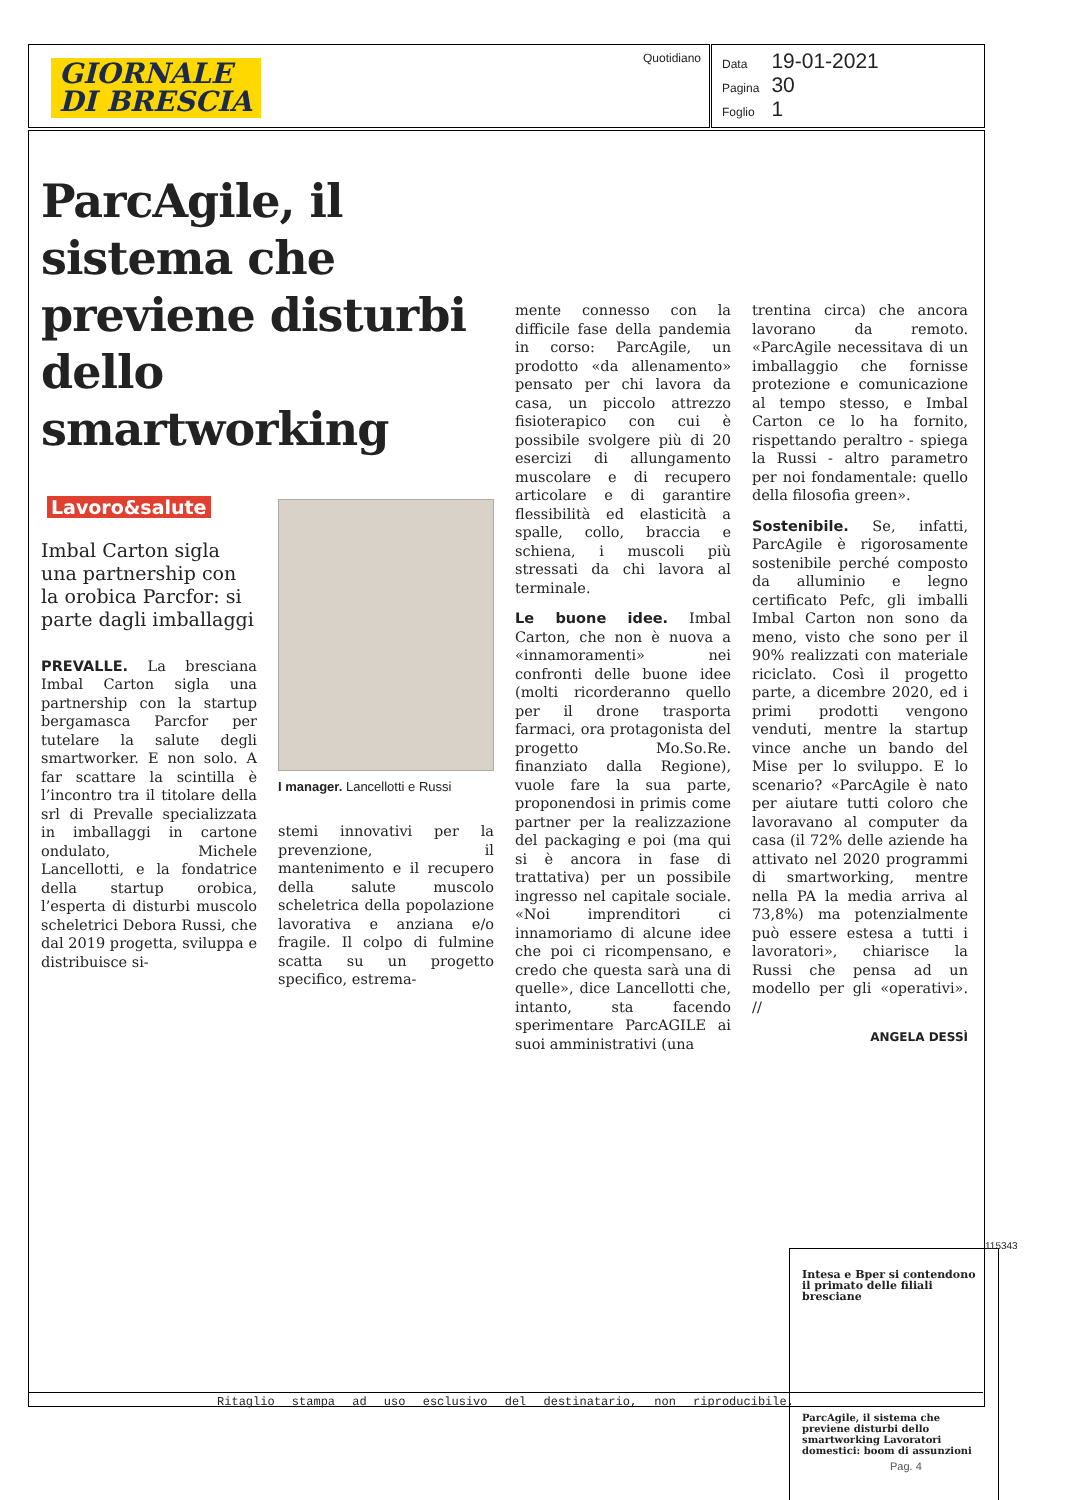GIORNALE
DI BRESCIA
Quotidiano
| Data | 19-01-2021 |
| Pagina | 30 |
| Foglio | 1 |
ParcAgile, il sistema che previene disturbi dello smartworking
Lavoro&salute
Imbal Carton sigla una partnership con la orobica Parcfor: si parte dagli imballaggi
PREVALLE. La bresciana Imbal Carton sigla una partnership con la startup bergamasca Parcfor per tutelare la salute degli smartworker. E non solo. A far scattare la scintilla è l’incontro tra il titolare della srl di Prevalle specializzata in imballaggi in cartone ondulato, Michele Lancellotti, e la fondatrice della startup orobica, l’esperta di disturbi muscolo scheletrici Debora Russi, che dal 2019 progetta, sviluppa e distribuisce si-
I manager. Lancellotti e Russi
stemi innovativi per la prevenzione, il mantenimento e il recupero della salute muscolo scheletrica della popolazione lavorativa e anziana e/o fragile. Il colpo di fulmine scatta su un progetto specifico, estrema-
mente connesso con la difficile fase della pandemia in corso: ParcAgile, un prodotto «da allenamento» pensato per chi lavora da casa, un piccolo attrezzo fisioterapico con cui è possibile svolgere più di 20 esercizi di allungamento muscolare e di recupero articolare e di garantire flessibilità ed elasticità a spalle, collo, braccia e schiena, i muscoli più stressati da chi lavora al terminale.
Le buone idee. Imbal Carton, che non è nuova a «innamoramenti» nei confronti delle buone idee (molti ricorderanno quello per il drone trasporta farmaci, ora protagonista del progetto Mo.So.Re. finanziato dalla Regione), vuole fare la sua parte, proponendosi in primis come partner per la realizzazione del packaging e poi (ma qui si è ancora in fase di trattativa) per un possibile ingresso nel capitale sociale. «Noi imprenditori ci innamoriamo di alcune idee che poi ci ricompensano, e credo che questa sarà una di quelle», dice Lancellotti che, intanto, sta facendo sperimentare ParcAGILE ai suoi amministrativi (una
trentina circa) che ancora lavorano da remoto. «ParcAgile necessitava di un imballaggio che fornisse protezione e comunicazione al tempo stesso, e Imbal Carton ce lo ha fornito, rispettando peraltro - spiega la Russi - altro parametro per noi fondamentale: quello della filosofia green».
Sostenibile. Se, infatti, ParcAgile è rigorosamente sostenibile perché composto da alluminio e legno certificato Pefc, gli imballi Imbal Carton non sono da meno, visto che sono per il 90% realizzati con materiale riciclato. Così il progetto parte, a dicembre 2020, ed i primi prodotti vengono venduti, mentre la startup vince anche un bando del Mise per lo sviluppo. E lo scenario? «ParcAgile è nato per aiutare tutti coloro che lavoravano al computer da casa (il 72% delle aziende ha attivato nel 2020 programmi di smartworking, mentre nella PA la media arriva al 73,8%) ma potenzialmente può essere estesa a tutti i lavoratori», chiarisce la Russi che pensa ad un modello per gli «operativi». //
ANGELA DESSÌ
Intesa e Bper si contendono il primato delle filiali bresciane
ParcAgile, il sistema che previene disturbi dello smartworking Lavoratori domestici: boom di assunzioni
115343
Ritaglio stampa ad uso esclusivo del destinatario, non riproducibile.
Pag. 4